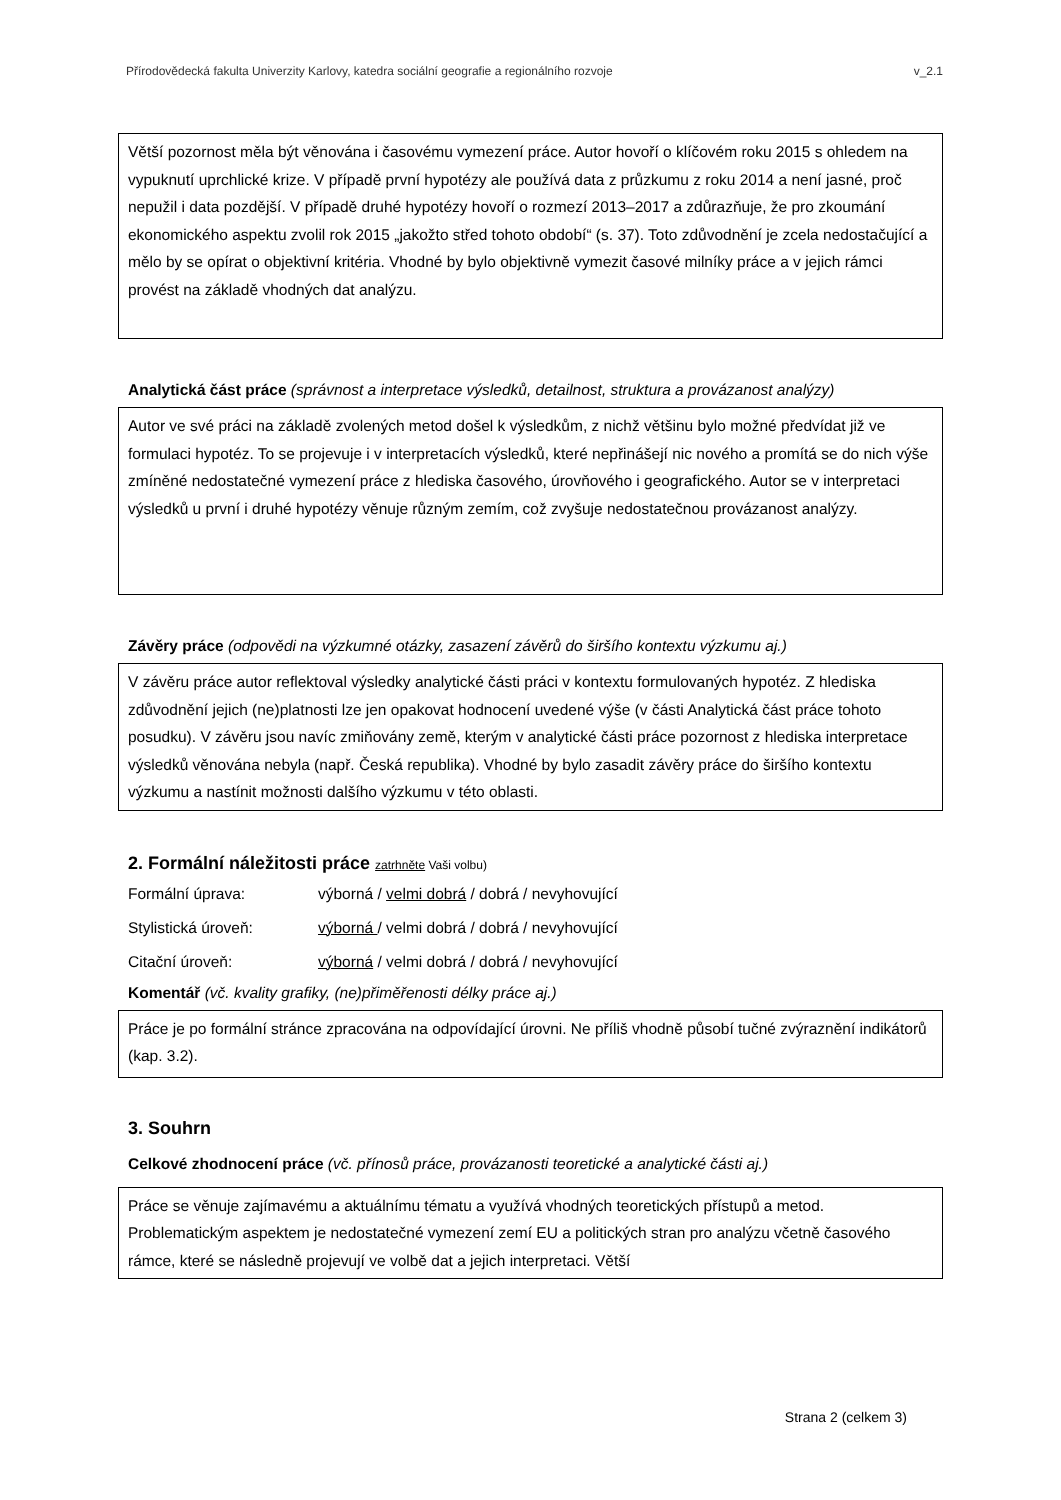Přírodovědecká fakulta Univerzity Karlovy, katedra sociální geografie a regionálního rozvoje v_2.1
Větší pozornost měla být věnována i časovému vymezení práce. Autor hovoří o klíčovém roku 2015 s ohledem na vypuknutí uprchlické krize. V případě první hypotézy ale používá data z průzkumu z roku 2014 a není jasné, proč nepužil i data pozdější. V případě druhé hypotézy hovoří o rozmezí 2013–2017 a zdůrazňuje, že pro zkoumání ekonomického aspektu zvolil rok 2015 „jakožto střed tohoto období“ (s. 37). Toto zdůvodnění je zcela nedostačující a mělo by se opírat o objektivní kritéria. Vhodné by bylo objektivně vymezit časové milníky práce a v jejich rámci provést na základě vhodných dat analýzu.
Analytická část práce (správnost a interpretace výsledků, detailnost, struktura a provázanost analýzy)
Autor ve své práci na základě zvolených metod došel k výsledkům, z nichž většinu bylo možné předvídat již ve formulaci hypotéz. To se projevuje i v interpretacích výsledků, které nepřinášejí nic nového a promítá se do nich výše zmíněné nedostatečné vymezení práce z hlediska časového, úrovňového i geografického. Autor se v interpretaci výsledků u první i druhé hypotézy věnuje různým zemím, což zvyšuje nedostatečnou provázanost analýzy.
Závěry práce (odpovědi na výzkumné otázky, zasazení závěrů do širšího kontextu výzkumu aj.)
V závěru práce autor reflektoval výsledky analytické části práci v kontextu formulovaných hypotéz. Z hlediska zdůvodnění jejich (ne)platnosti lze jen opakovat hodnocení uvedené výše (v části Analytická část práce tohoto posudku). V závěru jsou navíc zmiňovány země, kterým v analytické části práce pozornost z hlediska interpretace výsledků věnována nebyla (např. Česká republika). Vhodné by bylo zasadit závěry práce do širšího kontextu výzkumu a nastínit možnosti dalšího výzkumu v této oblasti.
2. Formální náležitosti práce zatrhněte Vaši volbu)
Formální úprava: výborná / velmi dobrá / dobrá / nevyhovující
Stylistická úroveň: výborná / velmi dobrá / dobrá / nevyhovující
Citační úroveň: výborná / velmi dobrá / dobrá / nevyhovující
Komentář (vč. kvality grafiky, (ne)přiměřenosti délky práce aj.)
Práce je po formální stránce zpracována na odpovídající úrovni. Ne příliš vhodně působí tučné zvýraznění indikátorů (kap. 3.2).
3. Souhrn
Celkové zhodnocení práce (vč. přínosů práce, provázanosti teoretické a analytické části aj.)
Práce se věnuje zajímavému a aktuálnímu tématu a využívá vhodných teoretických přístupů a metod. Problematickým aspektem je nedostatečné vymezení zemí EU a politických stran pro analýzu včetně časového rámce, které se následně projevují ve volbě dat a jejich interpretaci. Větší
Strana 2 (celkem 3)